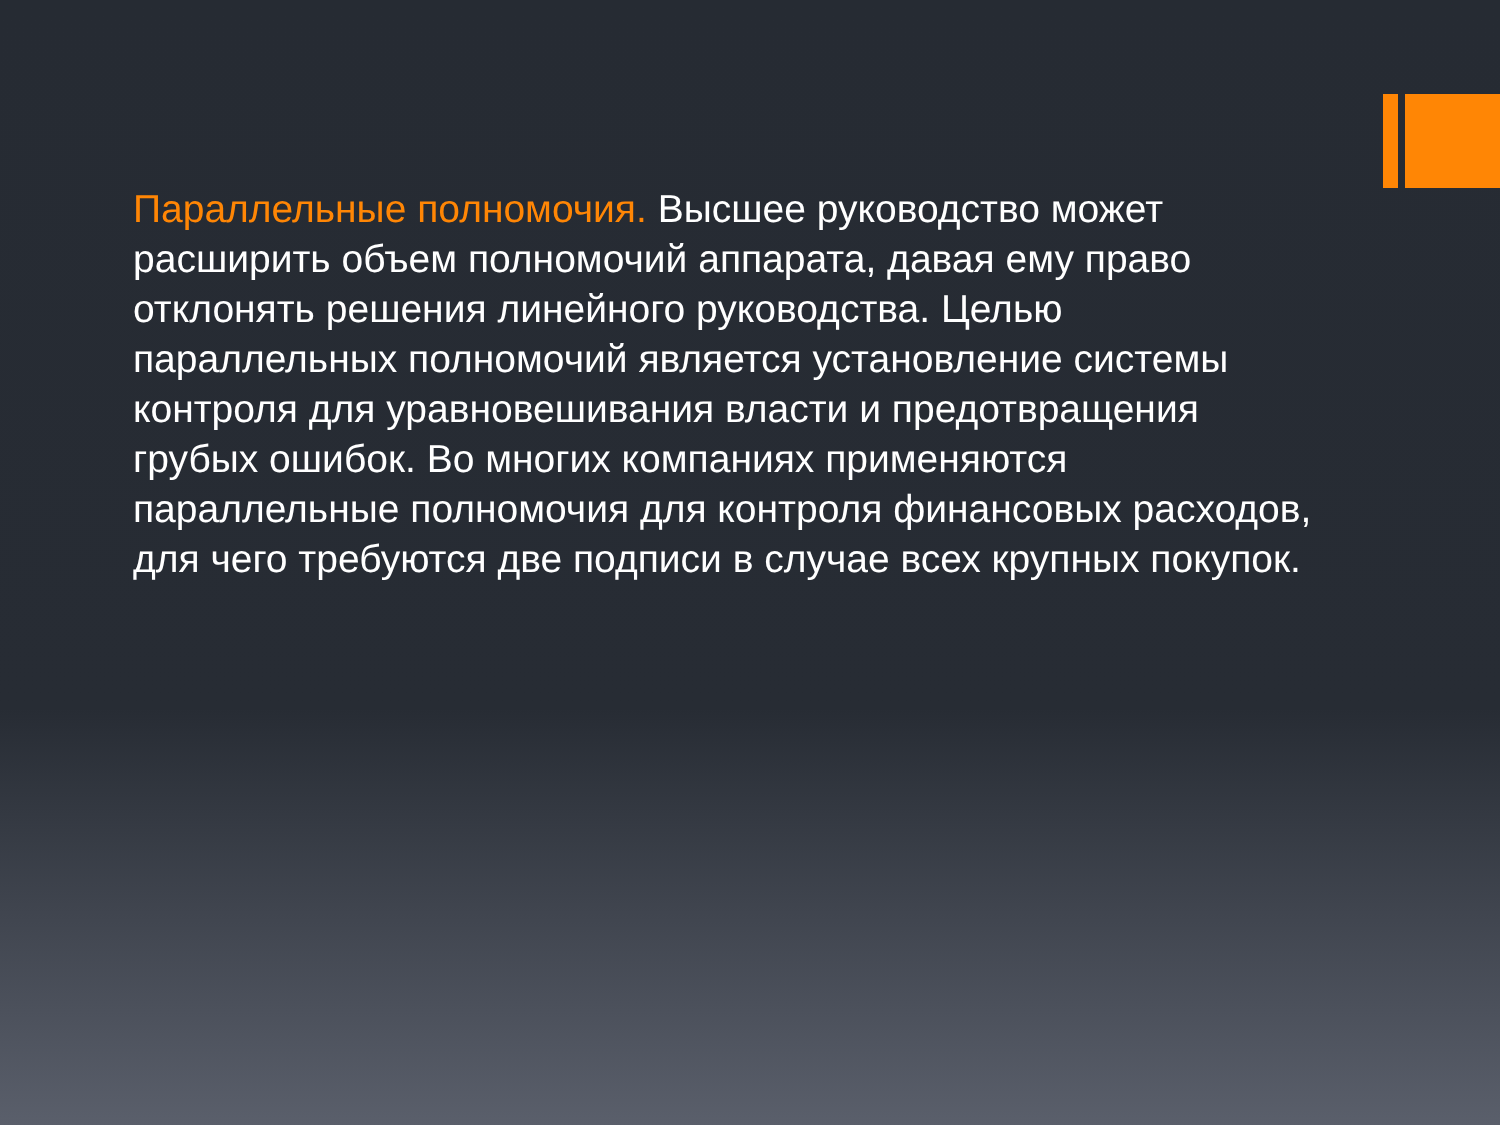Параллельные полномочия. Высшее руководство может расширить объем полномочий аппарата, давая ему право отклонять решения линейного руководства. Целью параллельных полномочий является установление системы контроля для уравновешивания власти и предотвращения грубых ошибок. Во многих компаниях применяются параллельные полномочия для контроля финансовых расходов, для чего требуются две подписи в случае всех крупных покупок.